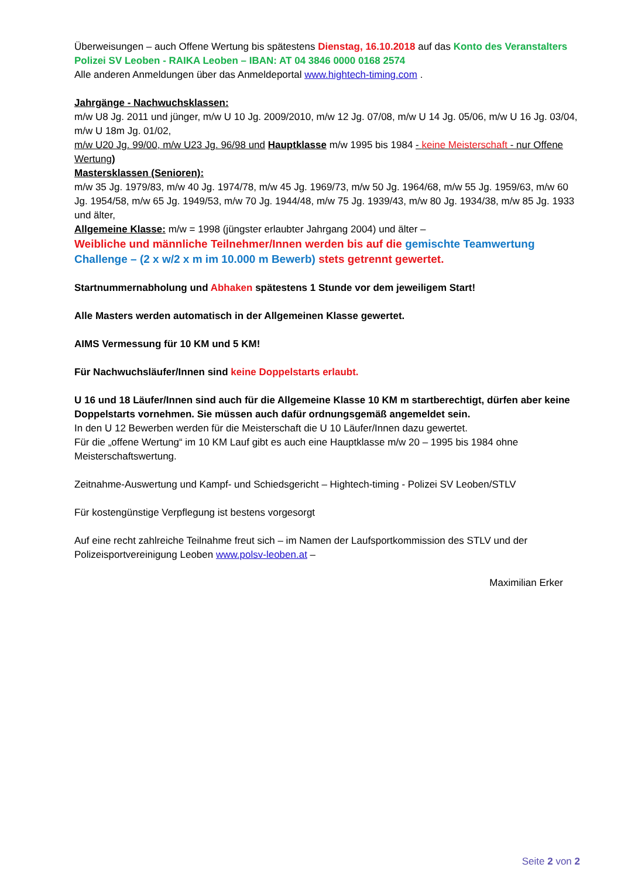Überweisungen – auch Offene Wertung bis spätestens Dienstag, 16.10.2018 auf das Konto des Veranstalters Polizei SV Leoben - RAIKA Leoben – IBAN: AT 04 3846 0000 0168 2574
Alle anderen Anmeldungen über das Anmeldeportal www.hightech-timing.com .
Jahrgänge - Nachwuchsklassen:
m/w U8 Jg. 2011 und jünger, m/w U 10 Jg. 2009/2010, m/w 12 Jg. 07/08, m/w U 14 Jg. 05/06, m/w U 16 Jg. 03/04, m/w U 18m Jg. 01/02,
m/w U20 Jg. 99/00, m/w U23 Jg. 96/98 und Hauptklasse m/w 1995 bis 1984 - keine Meisterschaft - nur Offene Wertung)
Mastersklassen (Senioren):
m/w 35 Jg. 1979/83, m/w 40 Jg. 1974/78, m/w 45 Jg. 1969/73, m/w 50 Jg. 1964/68, m/w 55 Jg. 1959/63, m/w 60 Jg. 1954/58, m/w 65 Jg. 1949/53, m/w 70 Jg. 1944/48, m/w 75 Jg. 1939/43, m/w 80 Jg. 1934/38, m/w 85 Jg. 1933 und älter,
Allgemeine Klasse: m/w = 1998 (jüngster erlaubter Jahrgang 2004) und älter –
Weibliche und männliche Teilnehmer/Innen werden bis auf die gemischte Teamwertung Challenge – (2 x w/2 x m im 10.000 m Bewerb) stets getrennt gewertet.
Startnummernabholung und Abhaken spätestens 1 Stunde vor dem jeweiligem Start!
Alle Masters werden automatisch in der Allgemeinen Klasse gewertet.
AIMS Vermessung für 10 KM und 5 KM!
Für Nachwuchsläufer/Innen sind keine Doppelstarts erlaubt.
U 16 und 18 Läufer/Innen sind auch für die Allgemeine Klasse 10 KM m startberechtigt, dürfen aber keine Doppelstarts vornehmen. Sie müssen auch dafür ordnungsgemäß angemeldet sein.
In den U 12 Bewerben werden für die Meisterschaft die U 10 Läufer/Innen dazu gewertet.
Für die „offene Wertung“ im 10 KM Lauf gibt es auch eine Hauptklasse m/w 20 – 1995 bis 1984 ohne Meisterschaftswertung.
Zeitnahme-Auswertung und Kampf- und Schiedsgericht – Hightech-timing - Polizei SV Leoben/STLV
Für kostengünstige Verpflegung ist bestens vorgesorgt
Auf eine recht zahlreiche Teilnahme freut sich – im Namen der Laufsportkommission des STLV und der Polizeisportvereinigung Leoben www.polsv-leoben.at –
Maximilian Erker
Seite 2 von 2